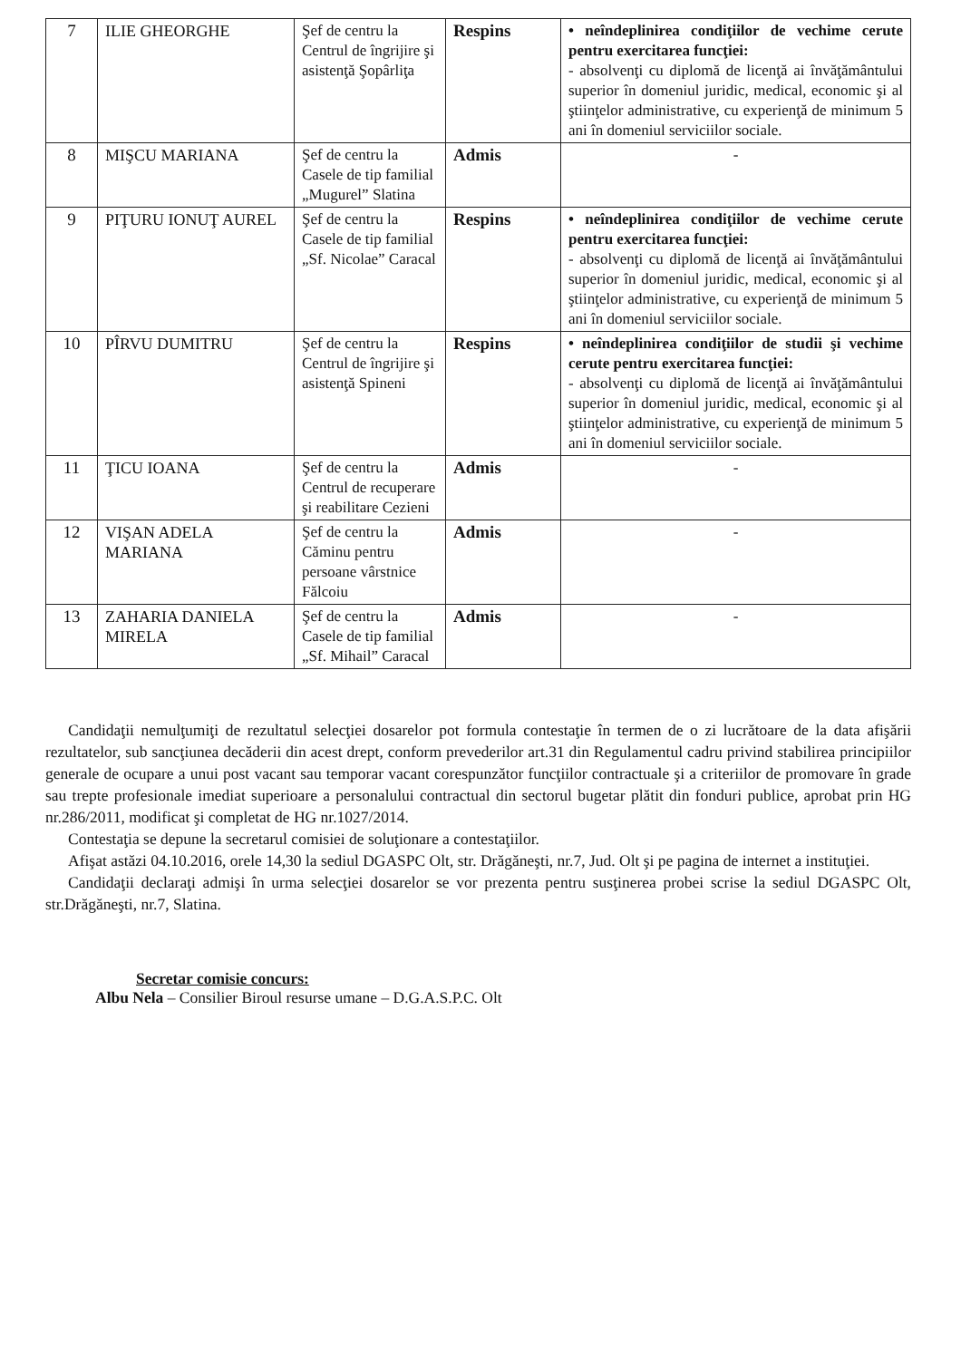| 7 | ILIE GHEORGHE | Şef de centru la Centrul de îngrijire şi asistenţă Şopârliţa | Respins | • neîndeplinirea condiţiilor de vechime cerute pentru exercitarea funcţiei: - absolvenţi cu diplomă de licenţă ai învăţământului superior în domeniul juridic, medical, economic şi al ştiinţelor administrative, cu experienţă de minimum 5 ani în domeniul serviciilor sociale. |
| 8 | MIŞCU MARIANA | Şef de centru la Casele de tip familial „Mugurel” Slatina | Admis | - |
| 9 | PIŢURU IONUŢ AUREL | Şef de centru la Casele de tip familial „Sf. Nicolae” Caracal | Respins | • neîndeplinirea condiţiilor de vechime cerute pentru exercitarea funcţiei: - absolvenţi cu diplomă de licenţă ai învăţământului superior în domeniul juridic, medical, economic şi al ştiinţelor administrative, cu experienţă de minimum 5 ani în domeniul serviciilor sociale. |
| 10 | PÎRVU DUMITRU | Şef de centru la Centrul de îngrijire şi asistenţă Spineni | Respins | • neîndeplinirea condiţiilor de studii şi vechime cerute pentru exercitarea funcţiei: - absolvenţi cu diplomă de licenţă ai învăţământului superior în domeniul juridic, medical, economic şi al ştiinţelor administrative, cu experienţă de minimum 5 ani în domeniul serviciilor sociale. |
| 11 | ŢICU IOANA | Şef de centru la Centrul de recuperare şi reabilitare Cezieni | Admis | - |
| 12 | VIŞAN ADELA MARIANA | Şef de centru la Căminu pentru persoane vârstnice Fălcoiu | Admis | - |
| 13 | ZAHARIA DANIELA MIRELA | Şef de centru la Casele de tip familial „Sf. Mihail” Caracal | Admis | - |
Candidaţii nemulţumiţi de rezultatul selecţiei dosarelor pot formula contestaţie în termen de o zi lucrătoare de la data afişării rezultatelor, sub sancţiunea decăderii din acest drept, conform prevederilor art.31 din Regulamentul cadru privind stabilirea principiilor generale de ocupare a unui post vacant sau temporar vacant corespunzător funcţiilor contractuale şi a criteriilor de promovare în grade sau trepte profesionale imediat superioare a personalului contractual din sectorul bugetar plătit din fonduri publice, aprobat prin HG nr.286/2011, modificat şi completat de HG nr.1027/2014.
Contestaţia se depune la secretarul comisiei de soluţionare a contestaţiilor.
Afişat astăzi 04.10.2016, orele 14,30 la sediul DGASPC Olt, str. Drăgăneşti, nr.7, Jud. Olt şi pe pagina de internet a instituţiei.
Candidaţii declaraţi admişi în urma selecţiei dosarelor se vor prezenta pentru susţinerea probei scrise la sediul DGASPC Olt, str.Drăgăneşti, nr.7, Slatina.
Secretar comisie concurs:
Albu Nela – Consilier Biroul resurse umane – D.G.A.S.P.C. Olt